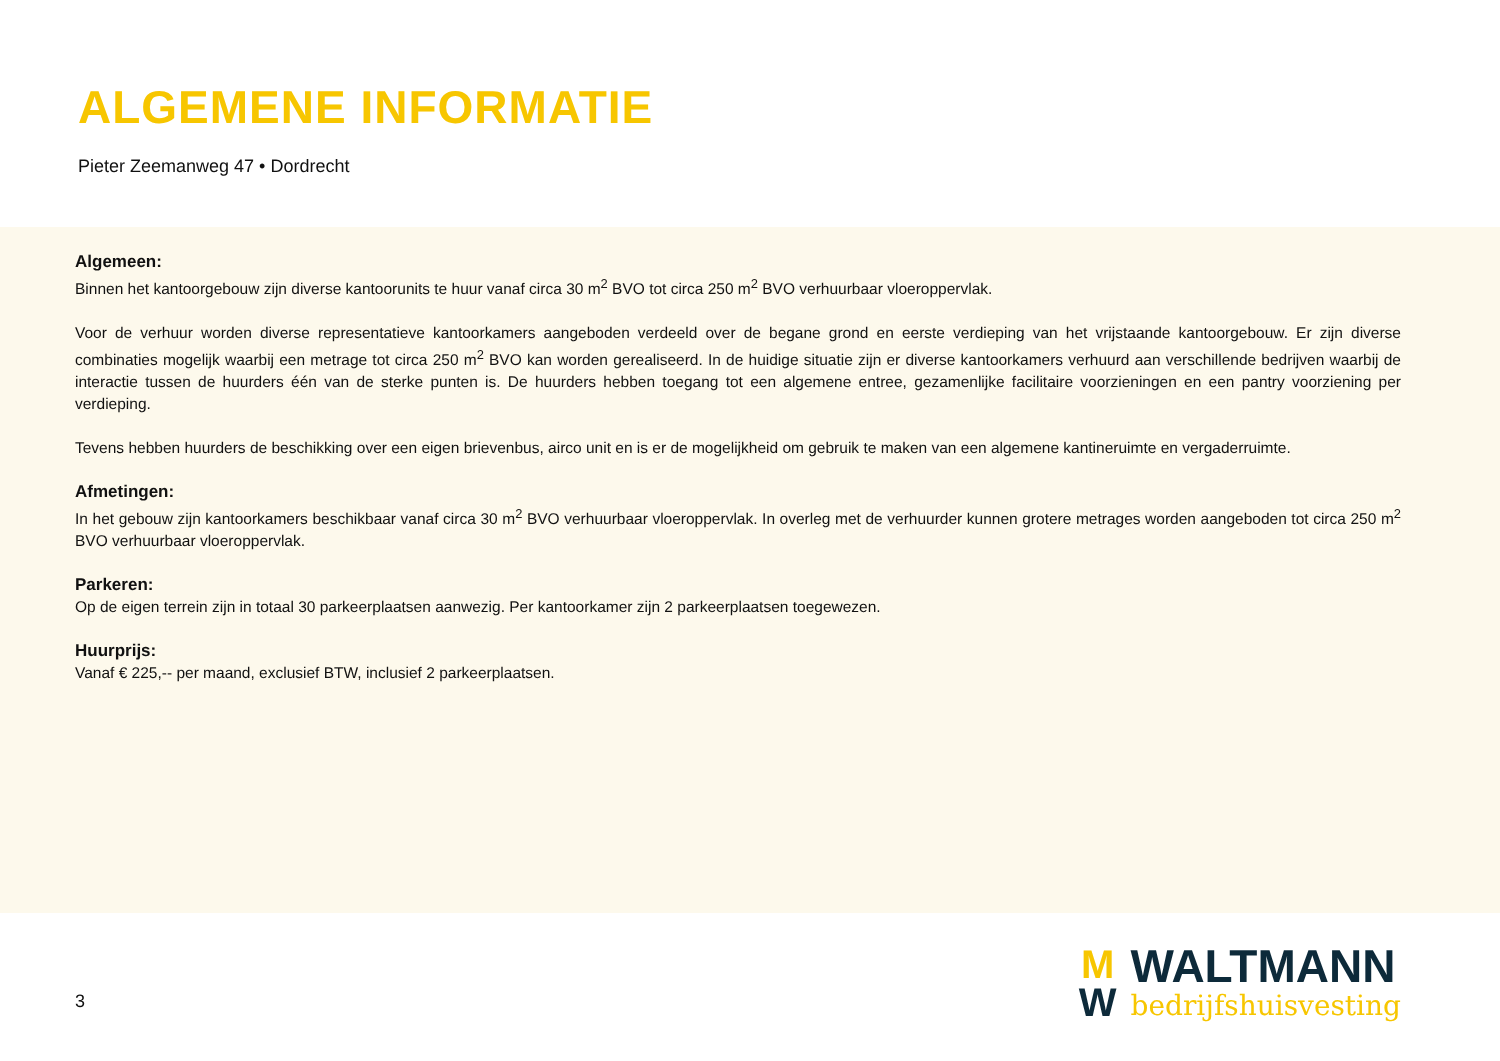ALGEMENE INFORMATIE
Pieter Zeemanweg 47 • Dordrecht
Algemeen:
Binnen het kantoorgebouw zijn diverse kantoorunits te huur vanaf circa 30 m<sup>2</sup> BVO tot circa 250 m<sup>2</sup> BVO verhuurbaar vloeroppervlak.
Voor de verhuur worden diverse representatieve kantoorkamers aangeboden verdeeld over de begane grond en eerste verdieping van het vrijstaande kantoorgebouw. Er zijn diverse combinaties mogelijk waarbij een metrage tot circa 250 m<sup>2</sup> BVO kan worden gerealiseerd. In de huidige situatie zijn er diverse kantoorkamers verhuurd aan verschillende bedrijven waarbij de interactie tussen de huurders één van de sterke punten is. De huurders hebben toegang tot een algemene entree, gezamenlijke facilitaire voorzieningen en een pantry voorziening per verdieping.
Tevens hebben huurders de beschikking over een eigen brievenbus, airco unit en is er de mogelijkheid om gebruik te maken van een algemene kantineruimte en vergaderruimte.
Afmetingen:
In het gebouw zijn kantoorkamers beschikbaar vanaf circa 30 m<sup>2</sup> BVO verhuurbaar vloeroppervlak. In overleg met de verhuurder kunnen grotere metrages worden aangeboden tot circa 250 m<sup>2</sup> BVO verhuurbaar vloeroppervlak.
Parkeren:
Op de eigen terrein zijn in totaal 30 parkeerplaatsen aanwezig. Per kantoorkamer zijn 2 parkeerplaatsen toegewezen.
Huurprijs:
Vanaf € 225,-- per maand, exclusief BTW, inclusief 2 parkeerplaatsen.
3
M
W
WALTMANN
bedrijfshuisvesting